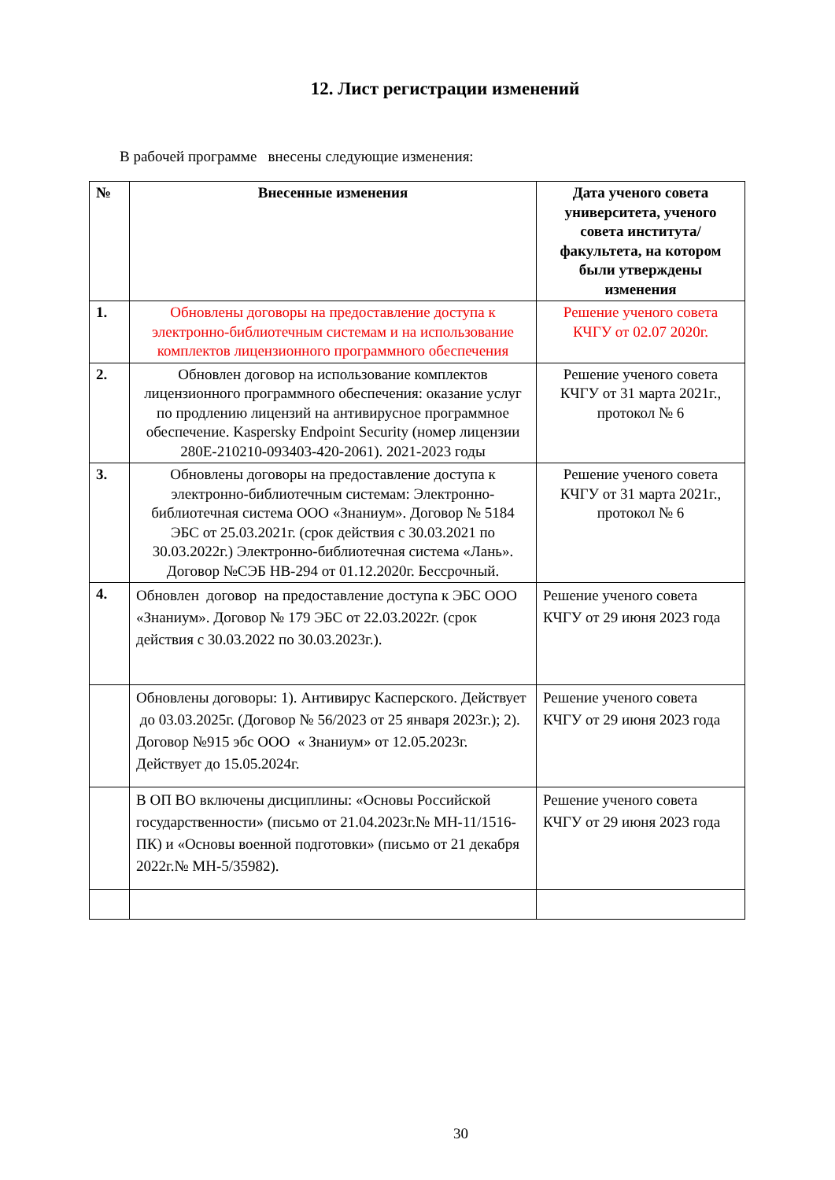12. Лист регистрации изменений
В рабочей программе внесены следующие изменения:
| № | Внесенные изменения | Дата ученого совета университета, ученого совета института/факультета, на котором были утверждены изменения |
| --- | --- | --- |
| 1. | Обновлены договоры на предоставление доступа к электронно-библиотечным системам и на использование комплектов лицензионного программного обеспечения | Решение ученого совета КЧГУ от 02.07 2020г. |
| 2. | Обновлен договор на использование комплектов лицензионного программного обеспечения: оказание услуг по продлению лицензий на антивирусное программное обеспечение. Kaspersky Endpoint Security (номер лицензии 280E-210210-093403-420-2061). 2021-2023 годы | Решение ученого совета КЧГУ от 31 марта 2021г., протокол № 6 |
| 3. | Обновлены договоры на предоставление доступа к электронно-библиотечным системам: Электронно-библиотечная система ООО «Знаниум». Договор № 5184 ЭБС от 25.03.2021г. (срок действия с 30.03.2021 по 30.03.2022г.) Электронно-библиотечная система «Лань». Договор №СЭБ НВ-294 от 01.12.2020г. Бессрочный. | Решение ученого совета КЧГУ от 31 марта 2021г., протокол № 6 |
| 4. | Обновлен договор на предоставление доступа к ЭБС ООО «Знаниум». Договор № 179 ЭБС от 22.03.2022г. (срок действия с 30.03.2022 по 30.03.2023г.). | Решение ученого совета КЧГУ от 29 июня 2023 года |
| | Обновлены договоры: 1). Антивирус Касперского. Действует до 03.03.2025г. (Договор № 56/2023 от 25 января 2023г.); 2). Договор №915 эбс ООО « Знаниум» от 12.05.2023г. Действует до 15.05.2024г. | Решение ученого совета КЧГУ от 29 июня 2023 года |
| | В ОП ВО включены дисциплины: «Основы Российской государственности» (письмо от 21.04.2023г.№ МН-11/1516-ПК) и «Основы военной подготовки» (письмо от 21 декабря 2022г.№ МН-5/35982). | Решение ученого совета КЧГУ от 29 июня 2023 года |
30